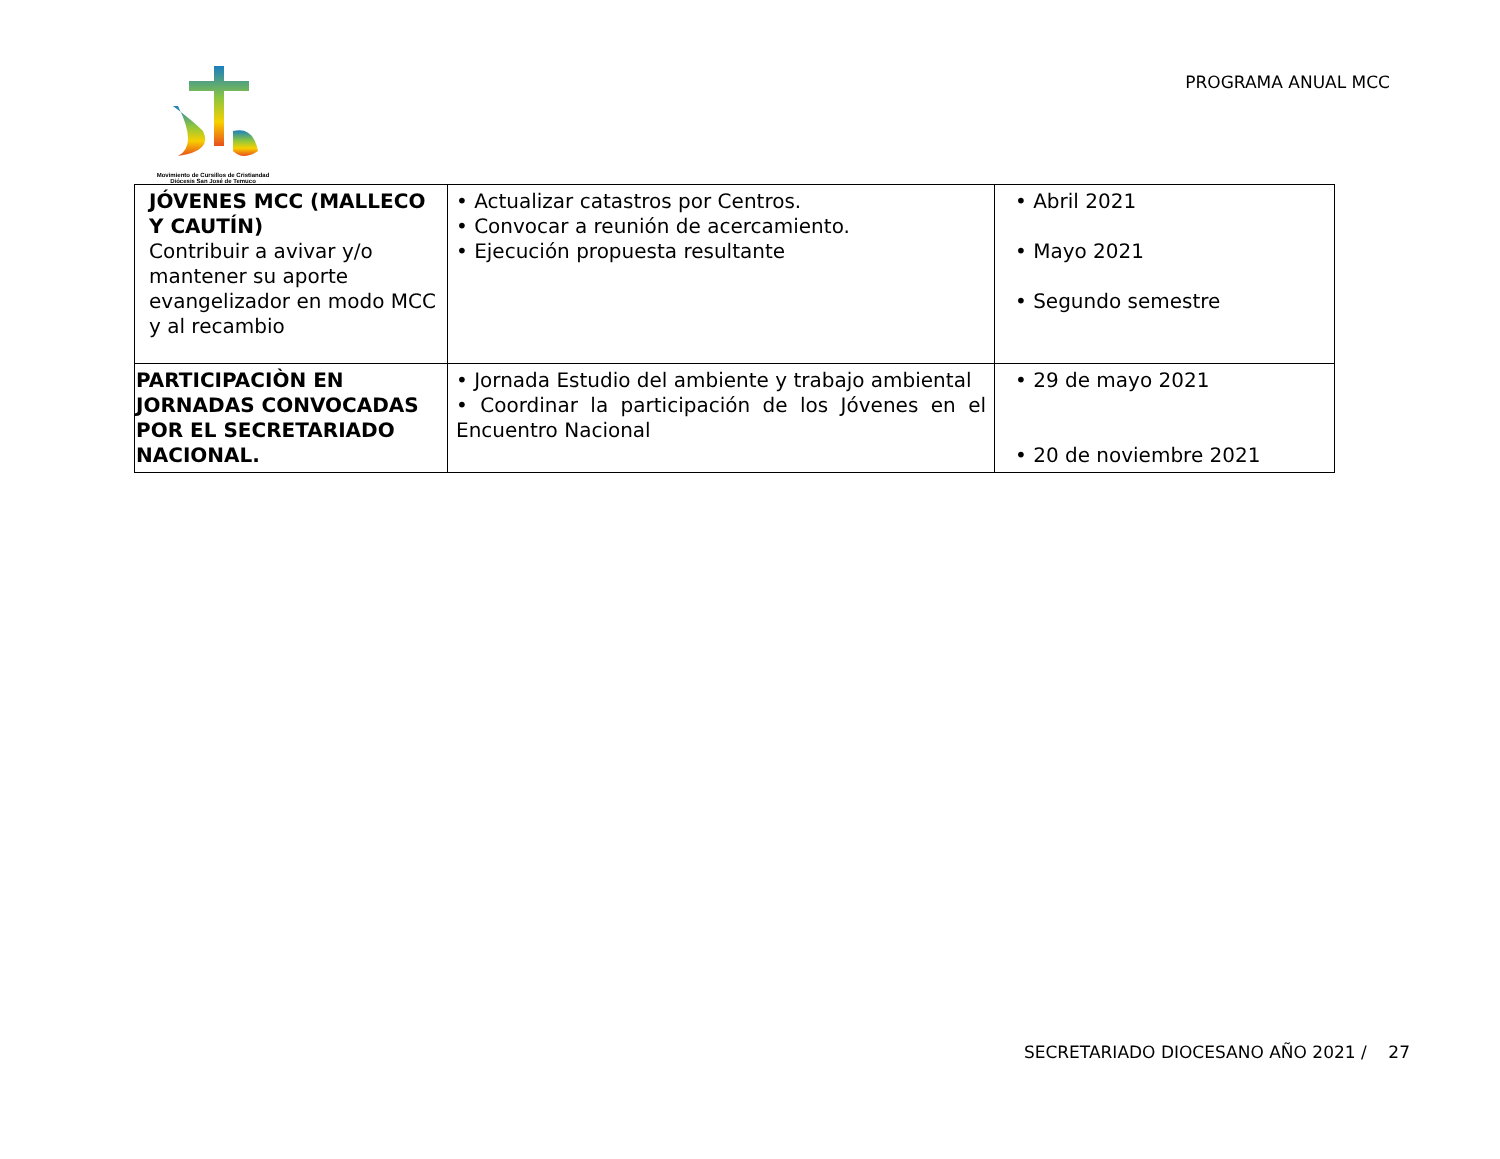Movimiento de Cursillos de Cristiandad
Diócesis San José de Temuco
PROGRAMA ANUAL MCC
| JÓVENES MCC (MALLECO Y CAUTÍN) Contribuir a avivar y/o mantener su aporte evangelizador en modo MCC y al recambio | • Actualizar catastros por Centros. • Convocar a reunión de acercamiento. • Ejecución propuesta resultante | • Abril 2021 • Mayo 2021 • Segundo semestre |
| PARTICIPACIÒN EN JORNADAS CONVOCADAS POR EL SECRETARIADO NACIONAL. | • Jornada Estudio del ambiente y trabajo ambiental • Coordinar la participación de los Jóvenes en el Encuentro Nacional | • 29 de mayo 2021 • 20 de noviembre 2021 |
SECRETARIADO DIOCESANO AÑO 2021 / 27